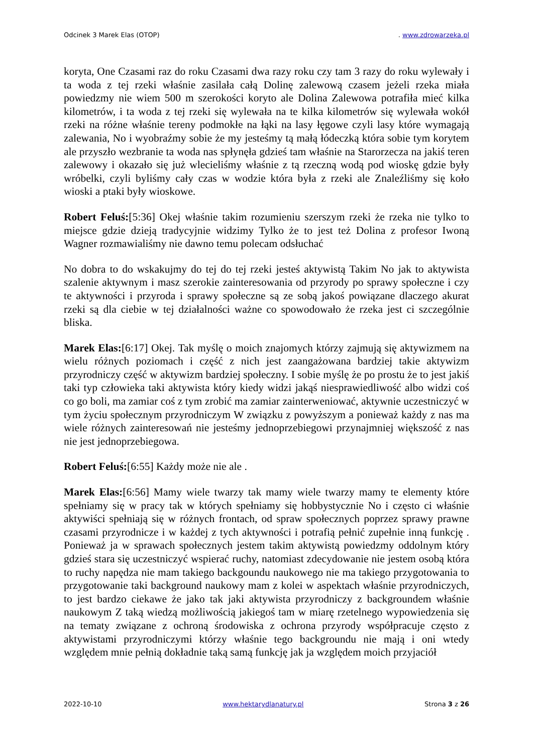Odcinek 3 Marek Elas (OTOP). www.zdrowarzeka.pl
koryta, One Czasami raz do roku Czasami dwa razy roku czy tam 3 razy do roku wylewały i ta woda z tej rzeki właśnie zasilała całą Dolinę zalewową czasem jeżeli rzeka miała powiedzmy nie wiem 500 m szerokości koryto ale Dolina Zalewowa potrafiła mieć kilka kilometrów, i ta woda z tej rzeki się wylewała na te kilka kilometrów się wylewała wokół rzeki na różne właśnie tereny podmokłe na łąki na lasy łęgowe czyli lasy które wymagają zalewania, No i wyobraźmy sobie że my jesteśmy tą małą łódeczką która sobie tym korytem ale przyszło wezbranie ta woda nas spłynęła gdzieś tam właśnie na Starorzecza na jakiś teren zalewowy i okazało się już wlecieliśmy właśnie z tą rzeczną wodą pod wioskę gdzie były wróbelki, czyli byliśmy cały czas w wodzie która była z rzeki ale Znaleźliśmy się koło wioski a ptaki były wioskowe.
Robert Feluś:[5:36] Okej właśnie takim rozumieniu szerszym rzeki że rzeka nie tylko to miejsce gdzie dzieją tradycyjnie widzimy Tylko że to jest też Dolina z profesor Iwoną Wagner rozmawialiśmy nie dawno temu polecam odsłuchać
No dobra to do wskakujmy do tej do tej rzeki jesteś aktywistą Takim No jak to aktywista szalenie aktywnym i masz szerokie zainteresowania od przyrody po sprawy społeczne i czy te aktywności i przyroda i sprawy społeczne są ze sobą jakoś powiązane dlaczego akurat rzeki są dla ciebie w tej działalności ważne co spowodowało że rzeka jest ci szczególnie bliska.
Marek Elas:[6:17] Okej. Tak myślę o moich znajomych którzy zajmują się aktywizmem na wielu różnych poziomach i część z nich jest zaangażowana bardziej takie aktywizm przyrodniczy część w aktywizm bardziej społeczny. I sobie myślę że po prostu że to jest jakiś taki typ człowieka taki aktywista który kiedy widzi jakąś niesprawiedliwość albo widzi coś co go boli, ma zamiar coś z tym zrobić ma zamiar zainterweniować, aktywnie uczestniczyć w tym życiu społecznym przyrodniczym W związku z powyższym a ponieważ każdy z nas ma wiele różnych zainteresowań nie jesteśmy jednoprzebiegowi przynajmniej większość z nas nie jest jednoprzebiegowa.
Robert Feluś:[6:55] Każdy może nie ale .
Marek Elas:[6:56] Mamy wiele twarzy tak mamy wiele twarzy mamy te elementy które spełniamy się w pracy tak w których spełniamy się hobbystycznie No i często ci właśnie aktywiści spełniają się w różnych frontach, od spraw społecznych poprzez sprawy prawne czasami przyrodnicze i w każdej z tych aktywności i potrafią pełnić zupełnie inną funkcję . Ponieważ ja w sprawach społecznych jestem takim aktywistą powiedzmy oddolnym który gdzieś stara się uczestniczyć wspierać ruchy, natomiast zdecydowanie nie jestem osobą która to ruchy napędza nie mam takiego backgoundu naukowego nie ma takiego przygotowania to przygotowanie taki background naukowy mam z kolei w aspektach właśnie przyrodniczych, to jest bardzo ciekawe że jako tak jaki aktywista przyrodniczy z backgroundem właśnie naukowym Z taką wiedzą możliwością jakiegoś tam w miarę rzetelnego wypowiedzenia się na tematy związane z ochroną środowiska z ochrona przyrody współpracuje często z aktywistami przyrodniczymi którzy właśnie tego backgroundu nie mają i oni wtedy względem mnie pełnią dokładnie taką samą funkcję jak ja względem moich przyjaciół
2022-10-10 www.hektarydlanatury.pl Strona 3 z 26